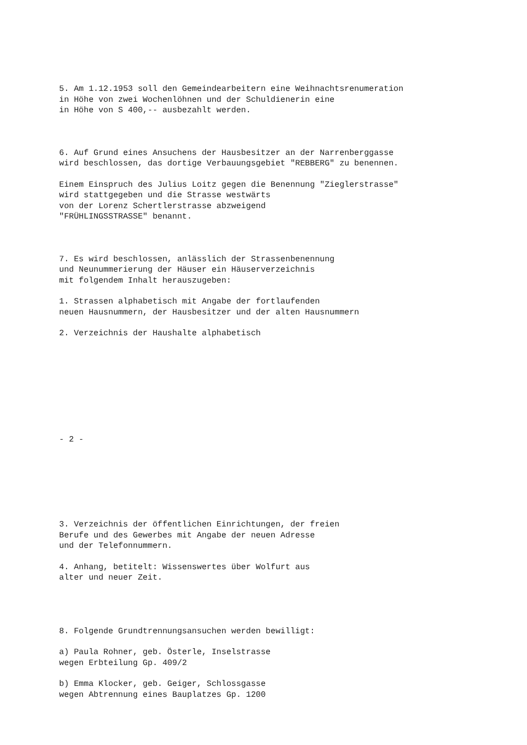5. Am 1.12.1953 soll den Gemeindearbeitern eine Weihnachtsrenumeration in Höhe von zwei Wochenlöhnen und der Schuldienerin eine in Höhe von S 400,-- ausbezahlt werden.
6. Auf Grund eines Ansuchens der Hausbesitzer an der Narrenberggasse wird beschlossen, das dortige Verbauungsgebiet "REBBERG" zu benennen.
Einem Einspruch des Julius Loitz gegen die Benennung "Zieglerstrasse" wird stattgegeben und die Strasse westwärts von der Lorenz Schertlerstrasse abzweigend "FRÜHLINGSSTRASSE" benannt.
7. Es wird beschlossen, anlässlich der Strassenbenennung und Neunummerierung der Häuser ein Häuserverzeichnis mit folgendem Inhalt herauszugeben:
1. Strassen alphabetisch mit Angabe der fortlaufenden neuen Hausnummern, der Hausbesitzer und der alten Hausnummern
2. Verzeichnis der Haushalte alphabetisch
- 2 -
3. Verzeichnis der öffentlichen Einrichtungen, der freien Berufe und des Gewerbes mit Angabe der neuen Adresse und der Telefonnummern.
4. Anhang, betitelt: Wissenswertes über Wolfurt aus alter und neuer Zeit.
8. Folgende Grundtrennungsansuchen werden bewilligt:
a) Paula Rohner, geb. Österle, Inselstrasse wegen Erbteilung Gp. 409/2
b) Emma Klocker, geb. Geiger, Schlossgasse wegen Abtrennung eines Bauplatzes Gp. 1200